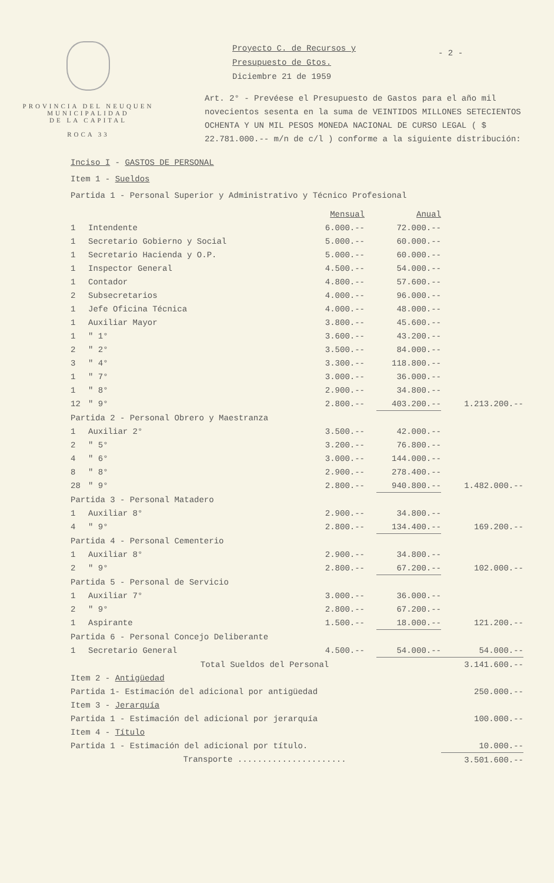PROVINCIA DEL NEUQUEN
MUNICIPALIDAD
DE LA CAPITAL
ROCA 33
Proyecto C. de Recursos y
Presupuesto de Gtos.
Diciembre 21 de 1959
- 2 -
Art. 2° - Prevéese el Presupuesto de Gastos para el año mil novecientos sesenta en la suma de VEINTIDOS MILLONES SETECIENTOS OCHENTA Y UN MIL PESOS MONEDA NACIONAL DE CURSO LEGAL ( $ 22.781.000.-- m/n de c/l ) conforme a la siguiente distribución:
Inciso I - GASTOS DE PERSONAL
Item 1 - Sueldos
Partida 1 - Personal Superior y Administrativo y Técnico Profesional
| | | Mensual | Anual | |
| 1 | Intendente | 6.000.-- | 72.000.-- | |
| 1 | Secretario Gobierno y Social | 5.000.-- | 60.000.-- | |
| 1 | Secretario Hacienda y O.P. | 5.000.-- | 60.000.-- | |
| 1 | Inspector General | 4.500.-- | 54.000.-- | |
| 1 | Contador | 4.800.-- | 57.600.-- | |
| 2 | Subsecretarios | 4.000.-- | 96.000.-- | |
| 1 | Jefe Oficina Técnica | 4.000.-- | 48.000.-- | |
| 1 | Auxiliar Mayor | 3.800.-- | 45.600.-- | |
| 1 | " 1° | 3.600.-- | 43.200.-- | |
| 2 | " 2° | 3.500.-- | 84.000.-- | |
| 3 | " 4° | 3.300.-- | 118.800.-- | |
| 1 | " 7° | 3.000.-- | 36.000.-- | |
| 1 | " 8° | 2.900.-- | 34.800.-- | |
| 12 | " 9° | 2.800.-- | 403.200.-- | 1.213.200.-- |
| Partida 2 - Personal Obrero y Maestranza | | | | |
| 1 | Auxiliar 2° | 3.500.-- | 42.000.-- | |
| 2 | " 5° | 3.200.-- | 76.800.-- | |
| 4 | " 6° | 3.000.-- | 144.000.-- | |
| 8 | " 8° | 2.900.-- | 278.400.-- | |
| 28 | " 9° | 2.800.-- | 940.800.-- | 1.482.000.-- |
| Partida 3 - Personal Matadero | | | | |
| 1 | Auxiliar 8° | 2.900.-- | 34.800.-- | |
| 4 | " 9° | 2.800.-- | 134.400.-- | 169.200.-- |
| Partida 4 - Personal Cementerio | | | | |
| 1 | Auxiliar 8° | 2.900.-- | 34.800.-- | |
| 2 | " 9° | 2.800.-- | 67.200.-- | 102.000.-- |
| Partida 5 - Personal de Servicio | | | | |
| 1 | Auxiliar 7° | 3.000.-- | 36.000.-- | |
| 2 | " 9° | 2.800.-- | 67.200.-- | |
| 1 | Aspirante | 1.500.-- | 18.000.-- | 121.200.-- |
| Partida 6 - Personal Concejo Deliberante | | | | |
| 1 | Secretario General | 4.500.-- | 54.000.-- | 54.000.-- |
| | Total Sueldos del Personal | | | 3.141.600.-- |
| Item 2 - Antigüedad | | | | |
| Partida 1- Estimación del adicional por antigüedad | | | | 250.000.-- |
| Item 3 - Jerarquía | | | | |
| Partida 1 - Estimación del adicional por jerarquía | | | | 100.000.-- |
| Item 4 - Título | | | | |
| Partida 1 - Estimación del adicional por título. | | | | 10.000.-- |
| | Transporte ...................... | | | 3.501.600.-- |